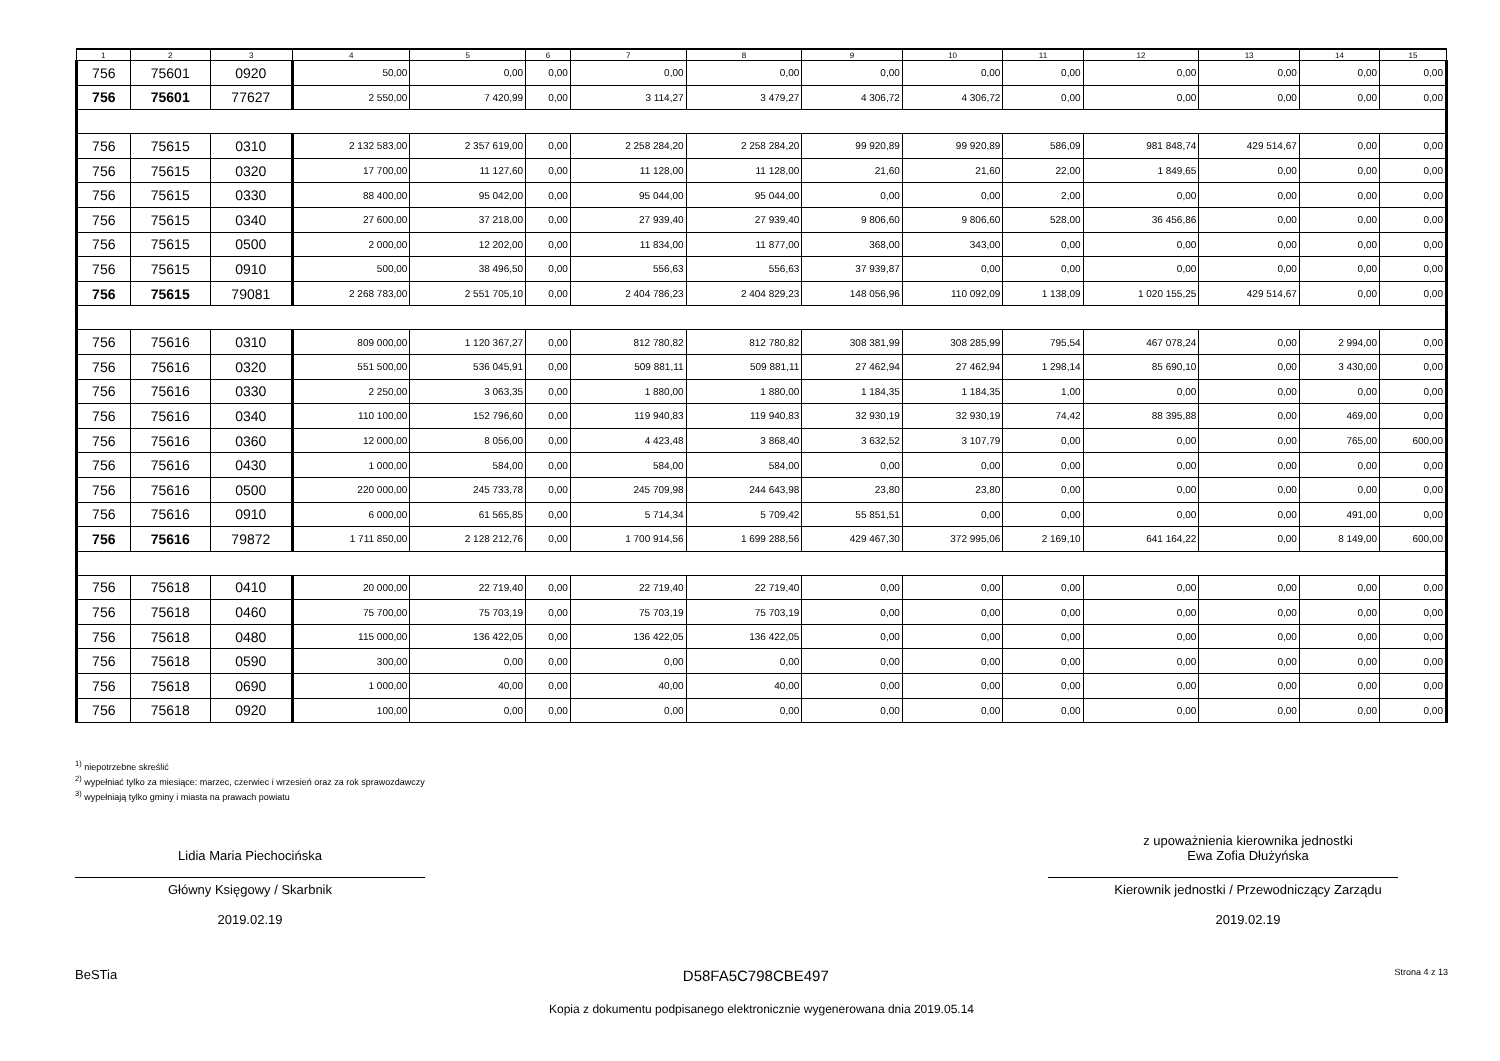| 1 | 2 | 3 | 4 | 5 | 6 | 7 | 8 | 9 | 10 | 11 | 12 | 13 | 14 | 15 |
| --- | --- | --- | --- | --- | --- | --- | --- | --- | --- | --- | --- | --- | --- | --- |
| 756 | 75601 | 0920 | 50,00 | 0,00 | 0,00 | 0,00 | 0,00 | 0,00 | 0,00 | 0,00 | 0,00 | 0,00 | 0,00 | 0,00 |
| 756 | 75601 | 77627 | 2 550,00 | 7 420,99 | 0,00 | 3 114,27 | 3 479,27 | 4 306,72 | 4 306,72 | 0,00 | 0,00 | 0,00 | 0,00 | 0,00 |
| 756 | 75615 | 0310 | 2 132 583,00 | 2 357 619,00 | 0,00 | 2 258 284,20 | 2 258 284,20 | 99 920,89 | 99 920,89 | 586,09 | 981 848,74 | 429 514,67 | 0,00 | 0,00 |
| 756 | 75615 | 0320 | 17 700,00 | 11 127,60 | 0,00 | 11 128,00 | 11 128,00 | 21,60 | 21,60 | 22,00 | 1 849,65 | 0,00 | 0,00 | 0,00 |
| 756 | 75615 | 0330 | 88 400,00 | 95 042,00 | 0,00 | 95 044,00 | 95 044,00 | 0,00 | 0,00 | 2,00 | 0,00 | 0,00 | 0,00 | 0,00 |
| 756 | 75615 | 0340 | 27 600,00 | 37 218,00 | 0,00 | 27 939,40 | 27 939,40 | 9 806,60 | 9 806,60 | 528,00 | 36 456,86 | 0,00 | 0,00 | 0,00 |
| 756 | 75615 | 0500 | 2 000,00 | 12 202,00 | 0,00 | 11 834,00 | 11 877,00 | 368,00 | 343,00 | 0,00 | 0,00 | 0,00 | 0,00 | 0,00 |
| 756 | 75615 | 0910 | 500,00 | 38 496,50 | 0,00 | 556,63 | 556,63 | 37 939,87 | 0,00 | 0,00 | 0,00 | 0,00 | 0,00 | 0,00 |
| 756 | 75615 | 79081 | 2 268 783,00 | 2 551 705,10 | 0,00 | 2 404 786,23 | 2 404 829,23 | 148 056,96 | 110 092,09 | 1 138,09 | 1 020 155,25 | 429 514,67 | 0,00 | 0,00 |
| 756 | 75616 | 0310 | 809 000,00 | 1 120 367,27 | 0,00 | 812 780,82 | 812 780,82 | 308 381,99 | 308 285,99 | 795,54 | 467 078,24 | 0,00 | 2 994,00 | 0,00 |
| 756 | 75616 | 0320 | 551 500,00 | 536 045,91 | 0,00 | 509 881,11 | 509 881,11 | 27 462,94 | 27 462,94 | 1 298,14 | 85 690,10 | 0,00 | 3 430,00 | 0,00 |
| 756 | 75616 | 0330 | 2 250,00 | 3 063,35 | 0,00 | 1 880,00 | 1 880,00 | 1 184,35 | 1 184,35 | 1,00 | 0,00 | 0,00 | 0,00 | 0,00 |
| 756 | 75616 | 0340 | 110 100,00 | 152 796,60 | 0,00 | 119 940,83 | 119 940,83 | 32 930,19 | 32 930,19 | 74,42 | 88 395,88 | 0,00 | 469,00 | 0,00 |
| 756 | 75616 | 0360 | 12 000,00 | 8 056,00 | 0,00 | 4 423,48 | 3 868,40 | 3 632,52 | 3 107,79 | 0,00 | 0,00 | 0,00 | 765,00 | 600,00 |
| 756 | 75616 | 0430 | 1 000,00 | 584,00 | 0,00 | 584,00 | 584,00 | 0,00 | 0,00 | 0,00 | 0,00 | 0,00 | 0,00 | 0,00 |
| 756 | 75616 | 0500 | 220 000,00 | 245 733,78 | 0,00 | 245 709,98 | 244 643,98 | 23,80 | 23,80 | 0,00 | 0,00 | 0,00 | 0,00 | 0,00 |
| 756 | 75616 | 0910 | 6 000,00 | 61 565,85 | 0,00 | 5 714,34 | 5 709,42 | 55 851,51 | 0,00 | 0,00 | 0,00 | 0,00 | 491,00 | 0,00 |
| 756 | 75616 | 79872 | 1 711 850,00 | 2 128 212,76 | 0,00 | 1 700 914,56 | 1 699 288,56 | 429 467,30 | 372 995,06 | 2 169,10 | 641 164,22 | 0,00 | 8 149,00 | 600,00 |
| 756 | 75618 | 0410 | 20 000,00 | 22 719,40 | 0,00 | 22 719,40 | 22 719,40 | 0,00 | 0,00 | 0,00 | 0,00 | 0,00 | 0,00 | 0,00 |
| 756 | 75618 | 0460 | 75 700,00 | 75 703,19 | 0,00 | 75 703,19 | 75 703,19 | 0,00 | 0,00 | 0,00 | 0,00 | 0,00 | 0,00 | 0,00 |
| 756 | 75618 | 0480 | 115 000,00 | 136 422,05 | 0,00 | 136 422,05 | 136 422,05 | 0,00 | 0,00 | 0,00 | 0,00 | 0,00 | 0,00 | 0,00 |
| 756 | 75618 | 0590 | 300,00 | 0,00 | 0,00 | 0,00 | 0,00 | 0,00 | 0,00 | 0,00 | 0,00 | 0,00 | 0,00 | 0,00 |
| 756 | 75618 | 0690 | 1 000,00 | 40,00 | 0,00 | 40,00 | 40,00 | 0,00 | 0,00 | 0,00 | 0,00 | 0,00 | 0,00 | 0,00 |
| 756 | 75618 | 0920 | 100,00 | 0,00 | 0,00 | 0,00 | 0,00 | 0,00 | 0,00 | 0,00 | 0,00 | 0,00 | 0,00 | 0,00 |
<sup>1)</sup> niepotrzebne skreślić
<sup>2)</sup> wypełniać tylko za miesiące: marzec, czerwiec i wrzesień oraz za rok sprawozdawczy
<sup>3)</sup> wypełniają tylko gminy i miasta na prawach powiatu
Lidia Maria Piechocińska
Główny Księgowy / Skarbnik
2019.02.19
z upoważnienia kierownika jednostki
Ewa Zofia Dłużyńska
Kierownik jednostki / Przewodniczący Zarządu
2019.02.19
BeSTia D58FA5C798CBE497 Strona 4 z 13
Kopia z dokumentu podpisanego elektronicznie wygenerowana dnia 2019.05.14